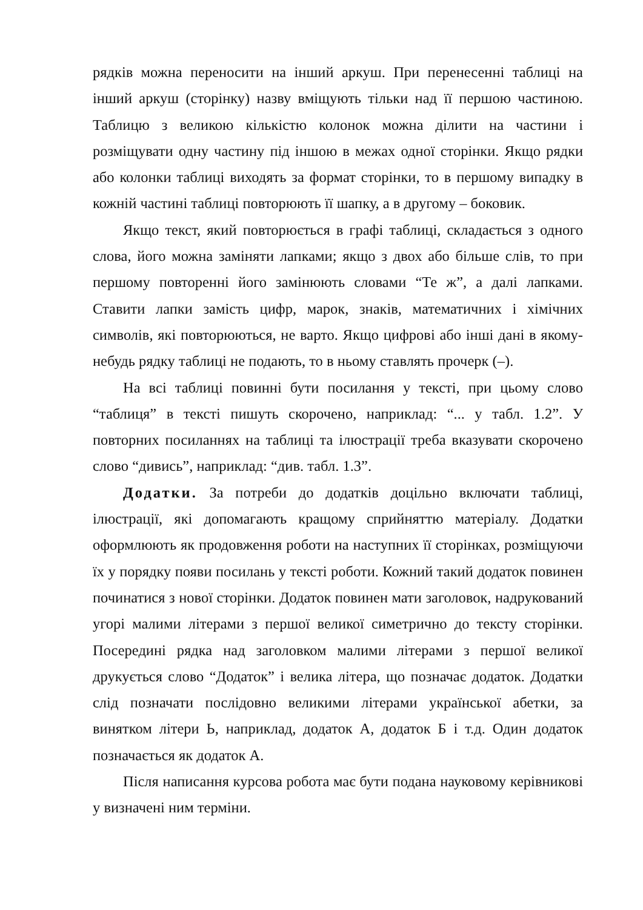рядків можна переносити на інший аркуш. При перенесенні таблиці на інший аркуш (сторінку) назву вміщують тільки над її першою частиною. Таблицю з великою кількістю колонок можна ділити на частини і розміщувати одну частину під іншою в межах одної сторінки. Якщо рядки або колонки таблиці виходять за формат сторінки, то в першому випадку в кожній частині таблиці повторюють її шапку, а в другому – боковик.
Якщо текст, який повторюється в графі таблиці, складається з одного слова, його можна заміняти лапками; якщо з двох або більше слів, то при першому повторенні його замінюють словами “Те ж”, а далі лапками. Ставити лапки замість цифр, марок, знаків, математичних і хімічних символів, які повторюються, не варто. Якщо цифрові або інші дані в якому-небудь рядку таблиці не подають, то в ньому ставлять прочерк (–).
На всі таблиці повинні бути посилання у тексті, при цьому слово “таблиця” в тексті пишуть скорочено, наприклад: “... у табл. 1.2”. У повторних посиланнях на таблиці та ілюстрації треба вказувати скорочено слово “дивись”, наприклад: “див. табл. 1.3”.
Додатки. За потреби до додатків доцільно включати таблиці, ілюстрації, які допомагають кращому сприйняттю матеріалу. Додатки оформлюють як продовження роботи на наступних її сторінках, розміщуючи їх у порядку появи посилань у тексті роботи. Кожний такий додаток повинен починатися з нової сторінки. Додаток повинен мати заголовок, надрукований угорі малими літерами з першої великої симетрично до тексту сторінки. Посередині рядка над заголовком малими літерами з першої великої друкується слово “Додаток” і велика літера, що позначає додаток. Додатки слід позначати послідовно великими літерами української абетки, за винятком літери Ь, наприклад, додаток А, додаток Б і т.д. Один додаток позначається як додаток А.
Після написання курсова робота має бути подана науковому керівникові у визначені ним терміни.